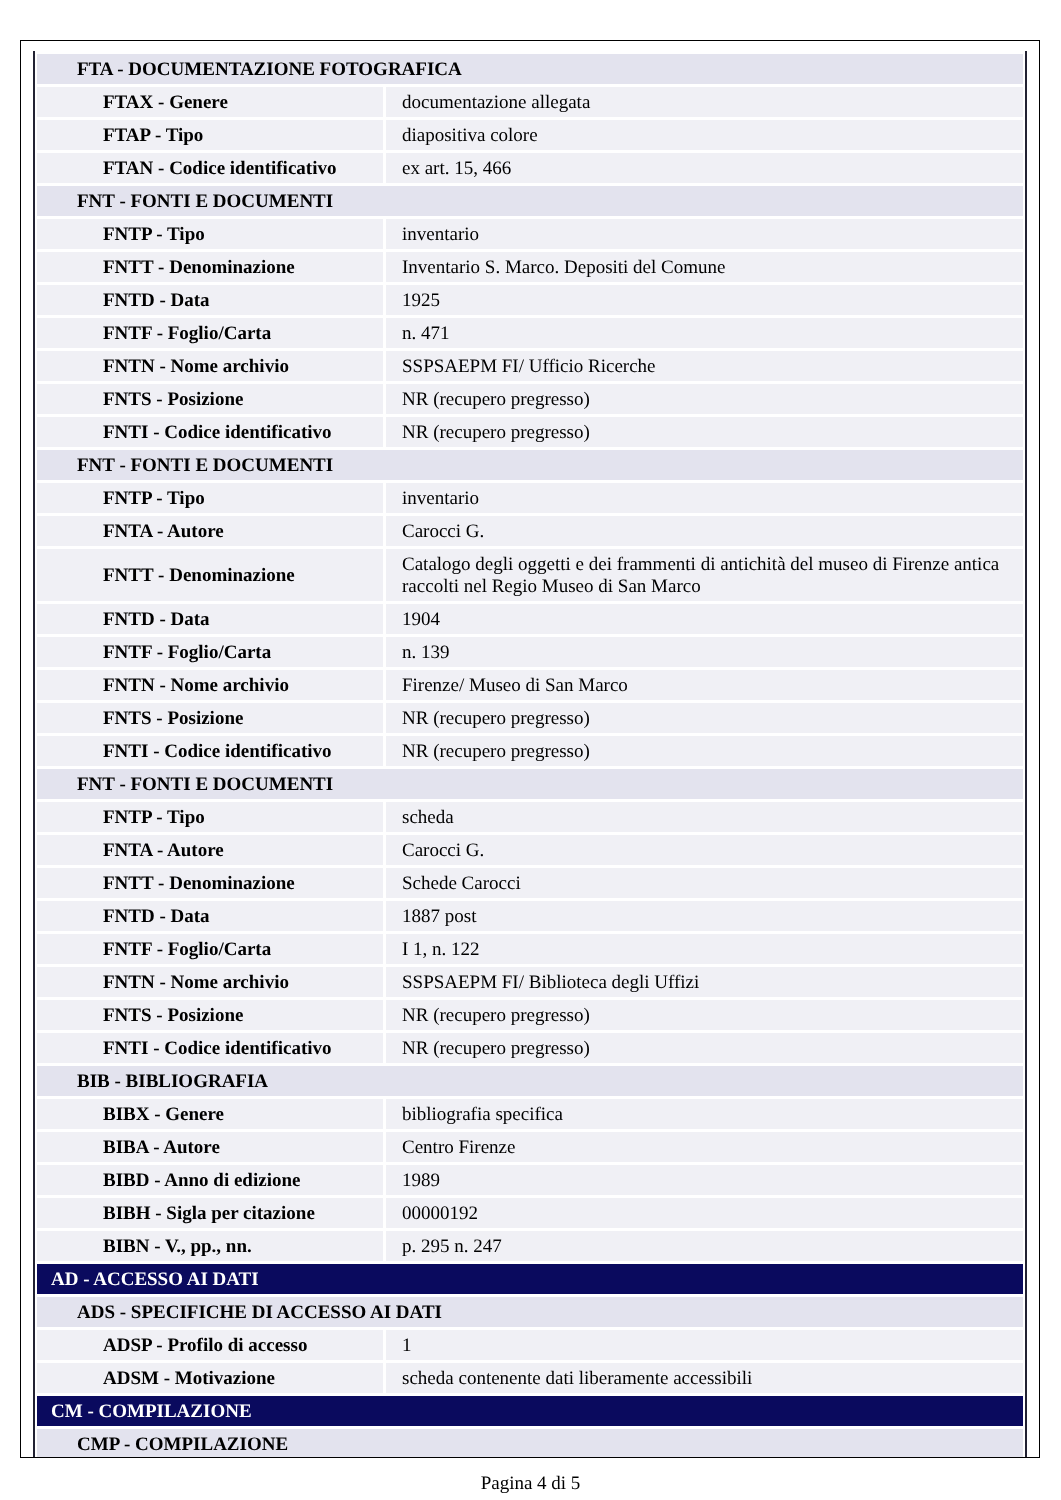| FTA - DOCUMENTAZIONE FOTOGRAFICA | |
| FTAX - Genere | documentazione allegata |
| FTAP - Tipo | diapositiva colore |
| FTAN - Codice identificativo | ex art. 15, 466 |
| FNT - FONTI E DOCUMENTI | |
| FNTP - Tipo | inventario |
| FNTT - Denominazione | Inventario S. Marco. Depositi del Comune |
| FNTD - Data | 1925 |
| FNTF - Foglio/Carta | n. 471 |
| FNTN - Nome archivio | SSPSAEPM FI/ Ufficio Ricerche |
| FNTS - Posizione | NR (recupero pregresso) |
| FNTI - Codice identificativo | NR (recupero pregresso) |
| FNT - FONTI E DOCUMENTI | |
| FNTP - Tipo | inventario |
| FNTA - Autore | Carocci G. |
| FNTT - Denominazione | Catalogo degli oggetti e dei frammenti di antichità del museo di Firenze antica raccolti nel Regio Museo di San Marco |
| FNTD - Data | 1904 |
| FNTF - Foglio/Carta | n. 139 |
| FNTN - Nome archivio | Firenze/ Museo di San Marco |
| FNTS - Posizione | NR (recupero pregresso) |
| FNTI - Codice identificativo | NR (recupero pregresso) |
| FNT - FONTI E DOCUMENTI | |
| FNTP - Tipo | scheda |
| FNTA - Autore | Carocci G. |
| FNTT - Denominazione | Schede Carocci |
| FNTD - Data | 1887 post |
| FNTF - Foglio/Carta | I 1, n. 122 |
| FNTN - Nome archivio | SSPSAEPM FI/ Biblioteca degli Uffizi |
| FNTS - Posizione | NR (recupero pregresso) |
| FNTI - Codice identificativo | NR (recupero pregresso) |
| BIB - BIBLIOGRAFIA | |
| BIBX - Genere | bibliografia specifica |
| BIBA - Autore | Centro Firenze |
| BIBD - Anno di edizione | 1989 |
| BIBH - Sigla per citazione | 00000192 |
| BIBN - V., pp., nn. | p. 295 n. 247 |
| AD - ACCESSO AI DATI | |
| ADS - SPECIFICHE DI ACCESSO AI DATI | |
| ADSP - Profilo di accesso | 1 |
| ADSM - Motivazione | scheda contenente dati liberamente accessibili |
| CM - COMPILAZIONE | |
| CMP - COMPILAZIONE | |
Pagina 4 di 5